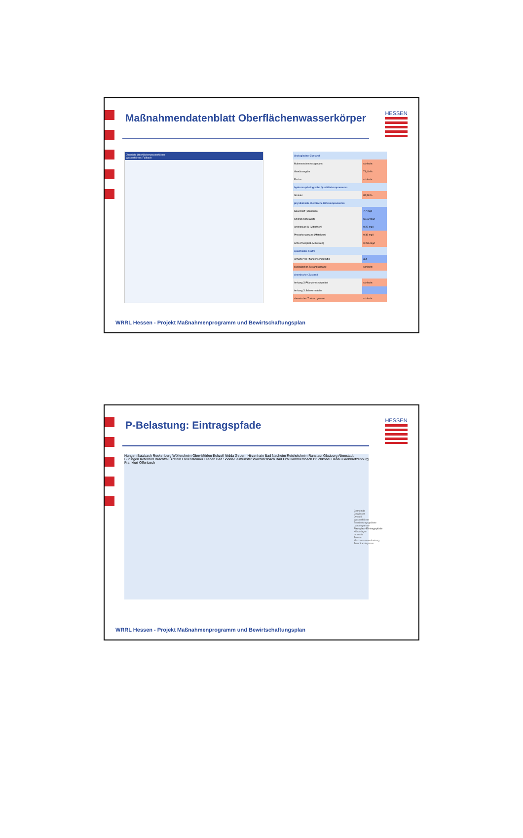Maßnahmendatenblatt Oberflächenwasserkörper
HESSEN
Übersicht Oberflächenwasserkörper
Wasserkörper: Fallbach
| ökologischer Zustand | |
| Makrozoobenthos gesamt | schlecht |
| Gewässergüte | 71,40 % |
| Fische | schlecht |
| hydromorphologische Qualitätskomponenten | |
| Struktur | 85,58 % |
| physikalisch-chemische Hilfskomponenten | |
| Sauerstoff (Minimum) | 7,7 mg/l |
| Chlorid (Mittelwert) | 66,22 mg/l |
| Ammonium-N (Mittelwert) | 0,22 mg/l |
| Phosphor gesamt (Mittelwert) | 0,38 mg/l |
| ortho-Phosphat (Mittelwert) | 0,286 mg/l |
| spezifische Stoffe | |
| Anhang VIII Pflanzenschutzmittel | gut |
| ökologischer Zustand gesamt | schlecht |
| chemischer Zustand | |
| Anhang X Pflanzenschutzmittel | schlecht |
| Anhang X Schwermetalle | |
| chemischer Zustand gesamt | schlecht |
WRRL Hessen - Projekt Maßnahmenprogramm und Bewirtschaftungsplan
P-Belastung: Eintragspfade
HESSEN
Hungen Butzbach Rockenberg Wölfersheim Ober-Mörlen Echzell Nidda Gedern Hirzenhain Bad Nauheim Reichelsheim Ranstadt Glauburg Altenstadt Büdingen Kefenrod Brachttal Birstein Freiensteinau Flieden Bad Soden-Salmünster Wächtersbach Bad Orb Hammersbach Bruchköbel Hanau Großkrotzenburg Frankfurt Offenbach
Gemeinde
Gewässer
Ortsteil
Wasserkörper
Bearbeitungsgebiete
Landesgrenze
Phosphor-Eintragspfade
Kläranlagen
Industrie
Erosion
Mischwasserentlastung
Trennkanalsystem
WRRL Hessen - Projekt Maßnahmenprogramm und Bewirtschaftungsplan